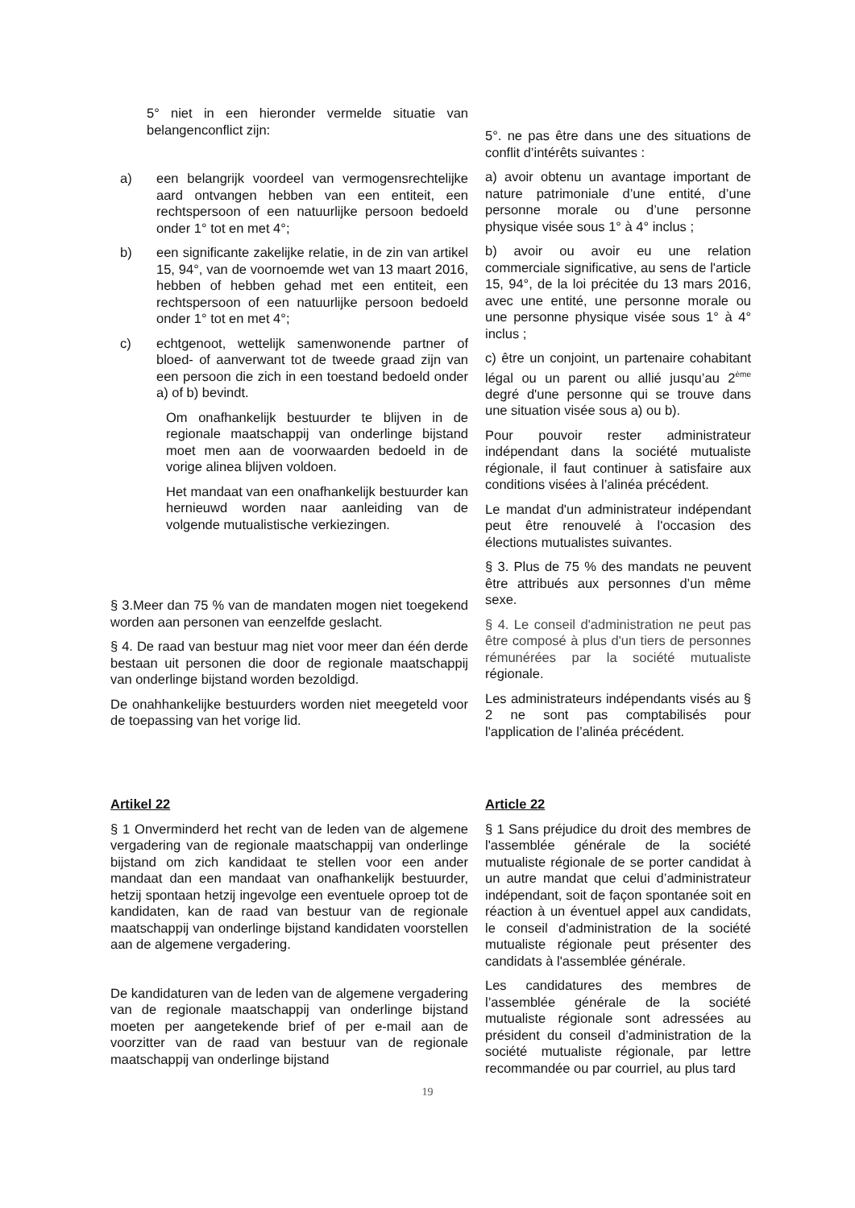5° niet in een hieronder vermelde situatie van belangenconflict zijn:
a) een belangrijk voordeel van vermogensrechtelijke aard ontvangen hebben van een entiteit, een rechtspersoon of een natuurlijke persoon bedoeld onder 1° tot en met 4°;
b) een significante zakelijke relatie, in de zin van artikel 15, 94°, van de voornoemde wet van 13 maart 2016, hebben of hebben gehad met een entiteit, een rechtspersoon of een natuurlijke persoon bedoeld onder 1° tot en met 4°;
c) echtgenoot, wettelijk samenwonende partner of bloed- of aanverwant tot de tweede graad zijn van een persoon die zich in een toestand bedoeld onder a) of b) bevindt.
Om onafhankelijk bestuurder te blijven in de regionale maatschappij van onderlinge bijstand moet men aan de voorwaarden bedoeld in de vorige alinea blijven voldoen.
Het mandaat van een onafhankelijk bestuurder kan hernieuwd worden naar aanleiding van de volgende mutualistische verkiezingen.
§ 3.Meer dan 75 % van de mandaten mogen niet toegekend worden aan personen van eenzelfde geslacht.
§ 4. De raad van bestuur mag niet voor meer dan één derde bestaan uit personen die door de regionale maatschappij van onderlinge bijstand worden bezoldigd.
De onahhankelijke bestuurders worden niet meegeteld voor de toepassing van het vorige lid.
5°. ne pas être dans une des situations de conflit d’intérêts suivantes :
a) avoir obtenu un avantage important de nature patrimoniale d’une entité, d’une personne morale ou d’une personne physique visée sous 1° à 4° inclus ;
b) avoir ou avoir eu une relation commerciale significative, au sens de l'article 15, 94°, de la loi précitée du 13 mars 2016, avec une entité, une personne morale ou une personne physique visée sous 1° à 4° inclus ;
c) être un conjoint, un partenaire cohabitant légal ou un parent ou allié jusqu’au 2<sup>ème</sup> degré d'une personne qui se trouve dans une situation visée sous a) ou b).
Pour pouvoir rester administrateur indépendant dans la société mutualiste régionale, il faut continuer à satisfaire aux conditions visées à l’alinéa précédent.
Le mandat d'un administrateur indépendant peut être renouvelé à l'occasion des élections mutualistes suivantes.
§ 3. Plus de 75 % des mandats ne peuvent être attribués aux personnes d’un même sexe.
§ 4. Le conseil d'administration ne peut pas être composé à plus d'un tiers de personnes rémunérées par la société mutualiste régionale.
Les administrateurs indépendants visés au § 2 ne sont pas comptabilisés pour l'application de l’alinéa précédent.
Artikel 22
§ 1 Onverminderd het recht van de leden van de algemene vergadering van de regionale maatschappij van onderlinge bijstand om zich kandidaat te stellen voor een ander mandaat dan een mandaat van onafhankelijk bestuurder, hetzij spontaan hetzij ingevolge een eventuele oproep tot de kandidaten, kan de raad van bestuur van de regionale maatschappij van onderlinge bijstand kandidaten voorstellen aan de algemene vergadering.
De kandidaturen van de leden van de algemene vergadering van de regionale maatschappij van onderlinge bijstand moeten per aangetekende brief of per e-mail aan de voorzitter van de raad van bestuur van de regionale maatschappij van onderlinge bijstand
Article 22
§ 1 Sans préjudice du droit des membres de l'assemblée générale de la société mutualiste régionale de se porter candidat à un autre mandat que celui d’administrateur indépendant, soit de façon spontanée soit en réaction à un éventuel appel aux candidats, le conseil d'administration de la société mutualiste régionale peut présenter des candidats à l'assemblée générale.
Les candidatures des membres de l’assemblée générale de la société mutualiste régionale sont adressées au président du conseil d’administration de la société mutualiste régionale, par lettre recommandée ou par courriel, au plus tard
19